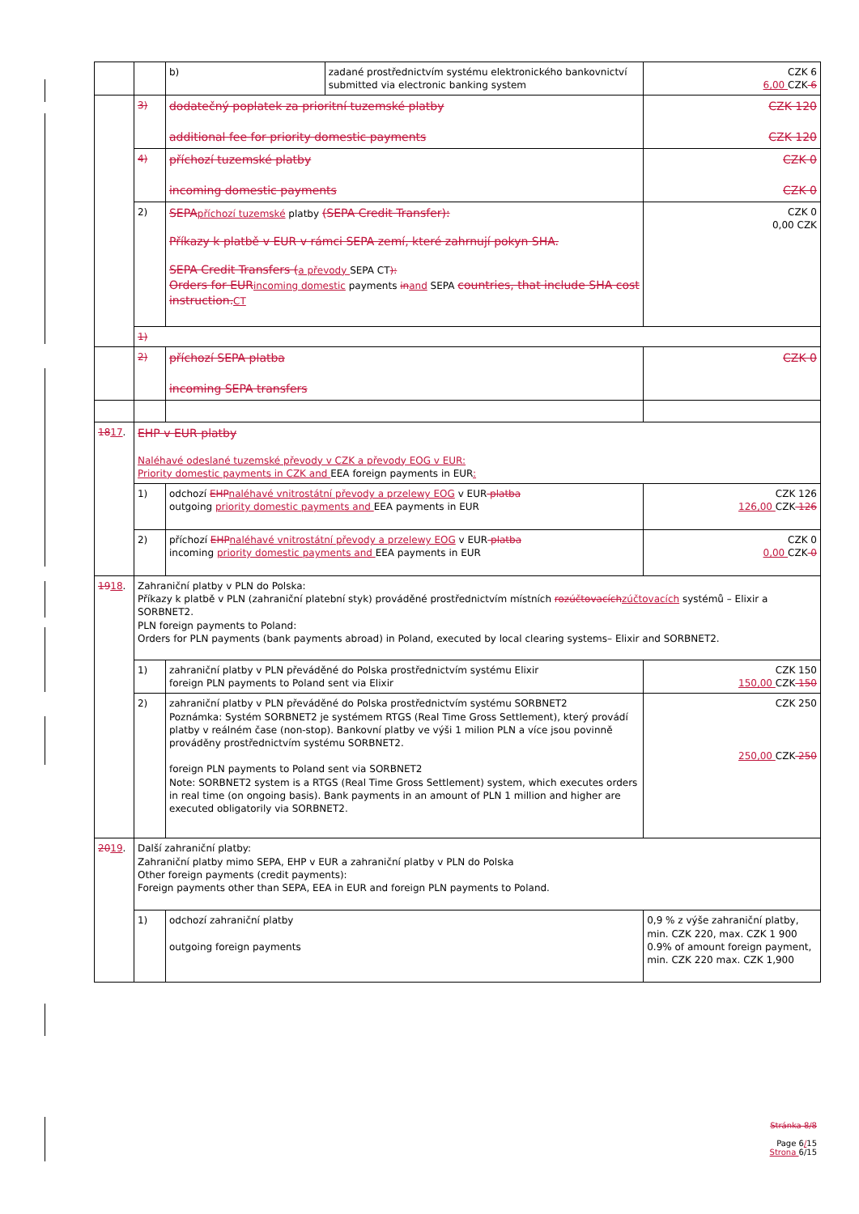| | | b) | zadané prostřednictvím systému elektronického bankovnictví submitted via electronic banking system | CZK 6 6,00 CZK 6 |
| | 3) | dodatečný poplatek za prioritní tuzemské platby additional fee for priority domestic payments | | CZK 120 CZK 120 |
| | 4) | příchozí tuzemské platby incoming domestic payments | | CZK 0 CZK 0 |
| | 2) | SEPA příchozí tuzemské platby (SEPA Credit Transfer): Příkazy k platbě v EUR v rámci SEPA zemí, které zahrnují pokyn SHA. SEPA Credit Transfers ( a převody SEPA CT ): Orders for EUR incoming domestic payments in and SEPA countries, that include SHA cost instruction. CT | | CZK 0 0,00 CZK |
| | 1) | | | |
| | 2) | příchozí SEPA platba incoming SEPA transfers | | CZK 0 |
| 18 17 . | EHP v EUR platby Naléhavé odeslané tuzemské převody v CZK a převody EOG v EUR: Priority domestic payments in CZK and EEA foreign payments in EUR : | | | |
| | 1) | odchozí EHP naléhavé vnitrostátní převody a przelewy EOG v EUR platba outgoing priority domestic payments and EEA payments in EUR | | CZK 126 126,00 CZK 126 |
| | 2) | příchozí EHP naléhavé vnitrostátní převody a przelewy EOG v EUR platba incoming priority domestic payments and EEA payments in EUR | | CZK 0 0,00 CZK 0 |
| 19 18 . | Zahraniční platby v PLN do Polska: Příkazy k platbě v PLN (zahraniční platební styk) prováděné prostřednictvím místních rozúčtovacích zúčtovacích systémů – Elixir a SORBNET2. PLN foreign payments to Poland: Orders for PLN payments (bank payments abroad) in Poland, executed by local clearing systems– Elixir and SORBNET2. | | | |
| | 1) | zahraniční platby v PLN převáděné do Polska prostřednictvím systému Elixir foreign PLN payments to Poland sent via Elixir | | CZK 150 150,00 CZK 150 |
| | 2) | zahraniční platby v PLN převáděné do Polska prostřednictvím systému SORBNET2 Poznámka: Systém SORBNET2 je systémem RTGS (Real Time Gross Settlement), který provádí platby v reálném čase (non-stop). Bankovní platby ve výši 1 milion PLN a více jsou povinně prováděny prostřednictvím systému SORBNET2. foreign PLN payments to Poland sent via SORBNET2 Note: SORBNET2 system is a RTGS (Real Time Gross Settlement) system, which executes orders in real time (on ongoing basis). Bank payments in an amount of PLN 1 million and higher are executed obligatorily via SORBNET2. | | CZK 250 250,00 CZK 250 |
| 20 19 . | Další zahraniční platby: Zahraniční platby mimo SEPA, EHP v EUR a zahraniční platby v PLN do Polska Other foreign payments (credit payments): Foreign payments other than SEPA, EEA in EUR and foreign PLN payments to Poland. | | | |
| | 1) | odchozí zahraniční platby outgoing foreign payments | | 0,9 % z výše zahraniční platby, min. CZK 220, max. CZK 1 900 0.9% of amount foreign payment, min. CZK 220 max. CZK 1,900 |
Stránka 8/8
Page 6/15
Strona 6/15